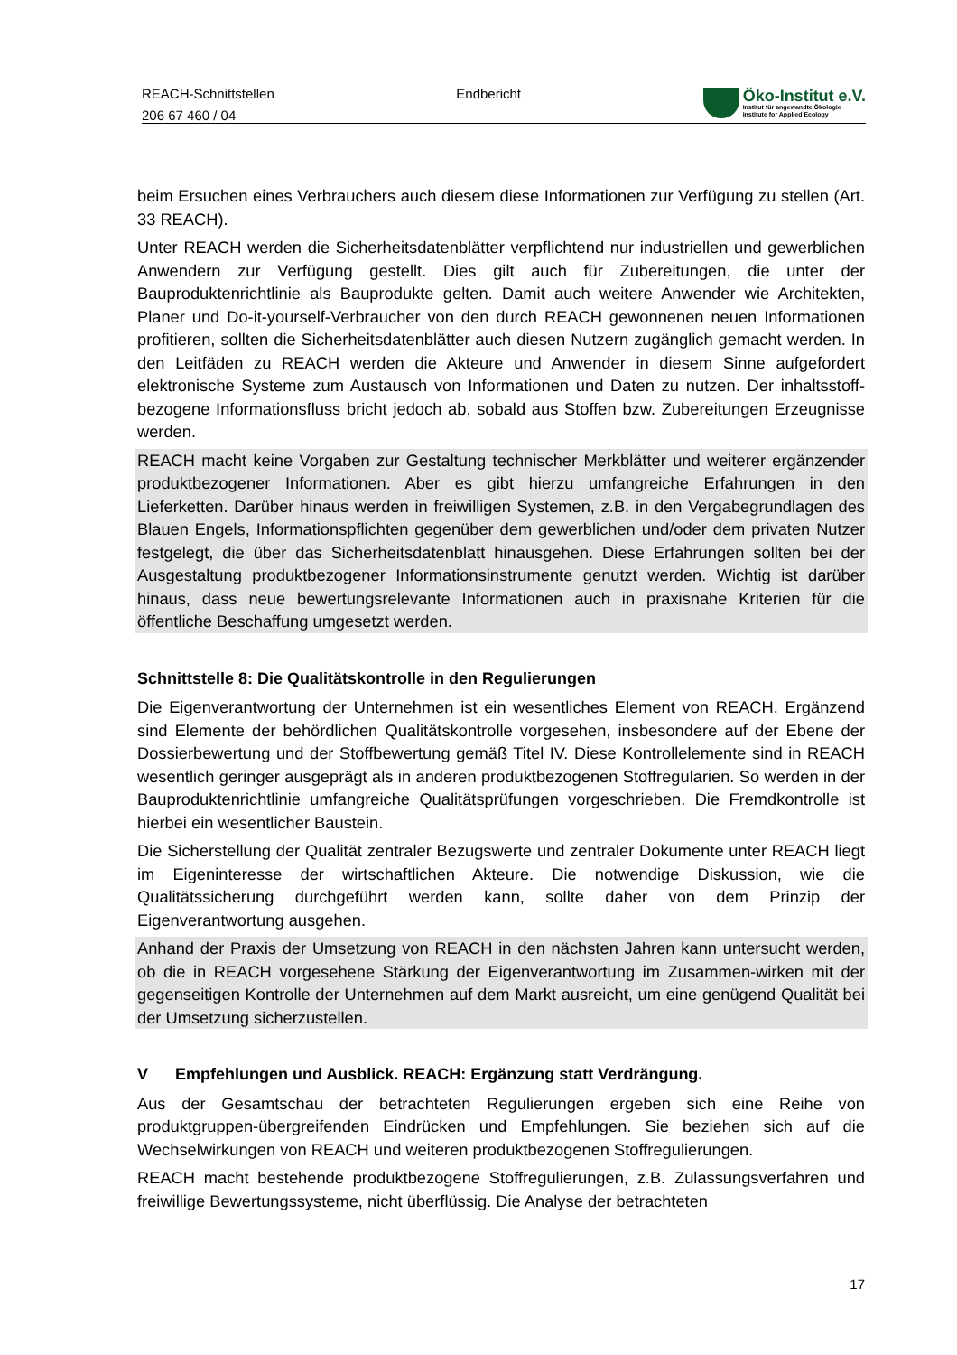REACH-Schnittstellen
206 67 460 / 04
Endbericht
Öko-Institut e.V.
Institut für angewandte Ökologie
Institute for Applied Ecology
beim Ersuchen eines Verbrauchers auch diesem diese Informationen zur Verfügung zu stellen (Art. 33 REACH).
Unter REACH werden die Sicherheitsdatenblätter verpflichtend nur industriellen und gewerblichen Anwendern zur Verfügung gestellt. Dies gilt auch für Zubereitungen, die unter der Bauproduktenrichtlinie als Bauprodukte gelten. Damit auch weitere Anwender wie Architekten, Planer und Do-it-yourself-Verbraucher von den durch REACH gewonnenen neuen Informationen profitieren, sollten die Sicherheitsdatenblätter auch diesen Nutzern zugänglich gemacht werden. In den Leitfäden zu REACH werden die Akteure und Anwender in diesem Sinne aufgefordert elektronische Systeme zum Austausch von Informationen und Daten zu nutzen. Der inhaltsstoff-bezogene Informationsfluss bricht jedoch ab, sobald aus Stoffen bzw. Zubereitungen Erzeugnisse werden.
REACH macht keine Vorgaben zur Gestaltung technischer Merkblätter und weiterer ergänzender produktbezogener Informationen. Aber es gibt hierzu umfangreiche Erfahrungen in den Lieferketten. Darüber hinaus werden in freiwilligen Systemen, z.B. in den Vergabegrundlagen des Blauen Engels, Informationspflichten gegenüber dem gewerblichen und/oder dem privaten Nutzer festgelegt, die über das Sicherheitsdatenblatt hinausgehen. Diese Erfahrungen sollten bei der Ausgestaltung produktbezogener Informationsinstrumente genutzt werden. Wichtig ist darüber hinaus, dass neue bewertungsrelevante Informationen auch in praxisnahe Kriterien für die öffentliche Beschaffung umgesetzt werden.
Schnittstelle 8: Die Qualitätskontrolle in den Regulierungen
Die Eigenverantwortung der Unternehmen ist ein wesentliches Element von REACH. Ergänzend sind Elemente der behördlichen Qualitätskontrolle vorgesehen, insbesondere auf der Ebene der Dossierbewertung und der Stoffbewertung gemäß Titel IV. Diese Kontrollelemente sind in REACH wesentlich geringer ausgeprägt als in anderen produktbezogenen Stoffregularien. So werden in der Bauproduktenrichtlinie umfangreiche Qualitätsprüfungen vorgeschrieben. Die Fremdkontrolle ist hierbei ein wesentlicher Baustein.
Die Sicherstellung der Qualität zentraler Bezugswerte und zentraler Dokumente unter REACH liegt im Eigeninteresse der wirtschaftlichen Akteure. Die notwendige Diskussion, wie die Qualitätssicherung durchgeführt werden kann, sollte daher von dem Prinzip der Eigenverantwortung ausgehen.
Anhand der Praxis der Umsetzung von REACH in den nächsten Jahren kann untersucht werden, ob die in REACH vorgesehene Stärkung der Eigenverantwortung im Zusammen-wirken mit der gegenseitigen Kontrolle der Unternehmen auf dem Markt ausreicht, um eine genügend Qualität bei der Umsetzung sicherzustellen.
V Empfehlungen und Ausblick. REACH: Ergänzung statt Verdrängung.
Aus der Gesamtschau der betrachteten Regulierungen ergeben sich eine Reihe von produktgruppen-übergreifenden Eindrücken und Empfehlungen. Sie beziehen sich auf die Wechselwirkungen von REACH und weiteren produktbezogenen Stoffregulierungen.
REACH macht bestehende produktbezogene Stoffregulierungen, z.B. Zulassungsverfahren und freiwillige Bewertungssysteme, nicht überflüssig. Die Analyse der betrachteten
17